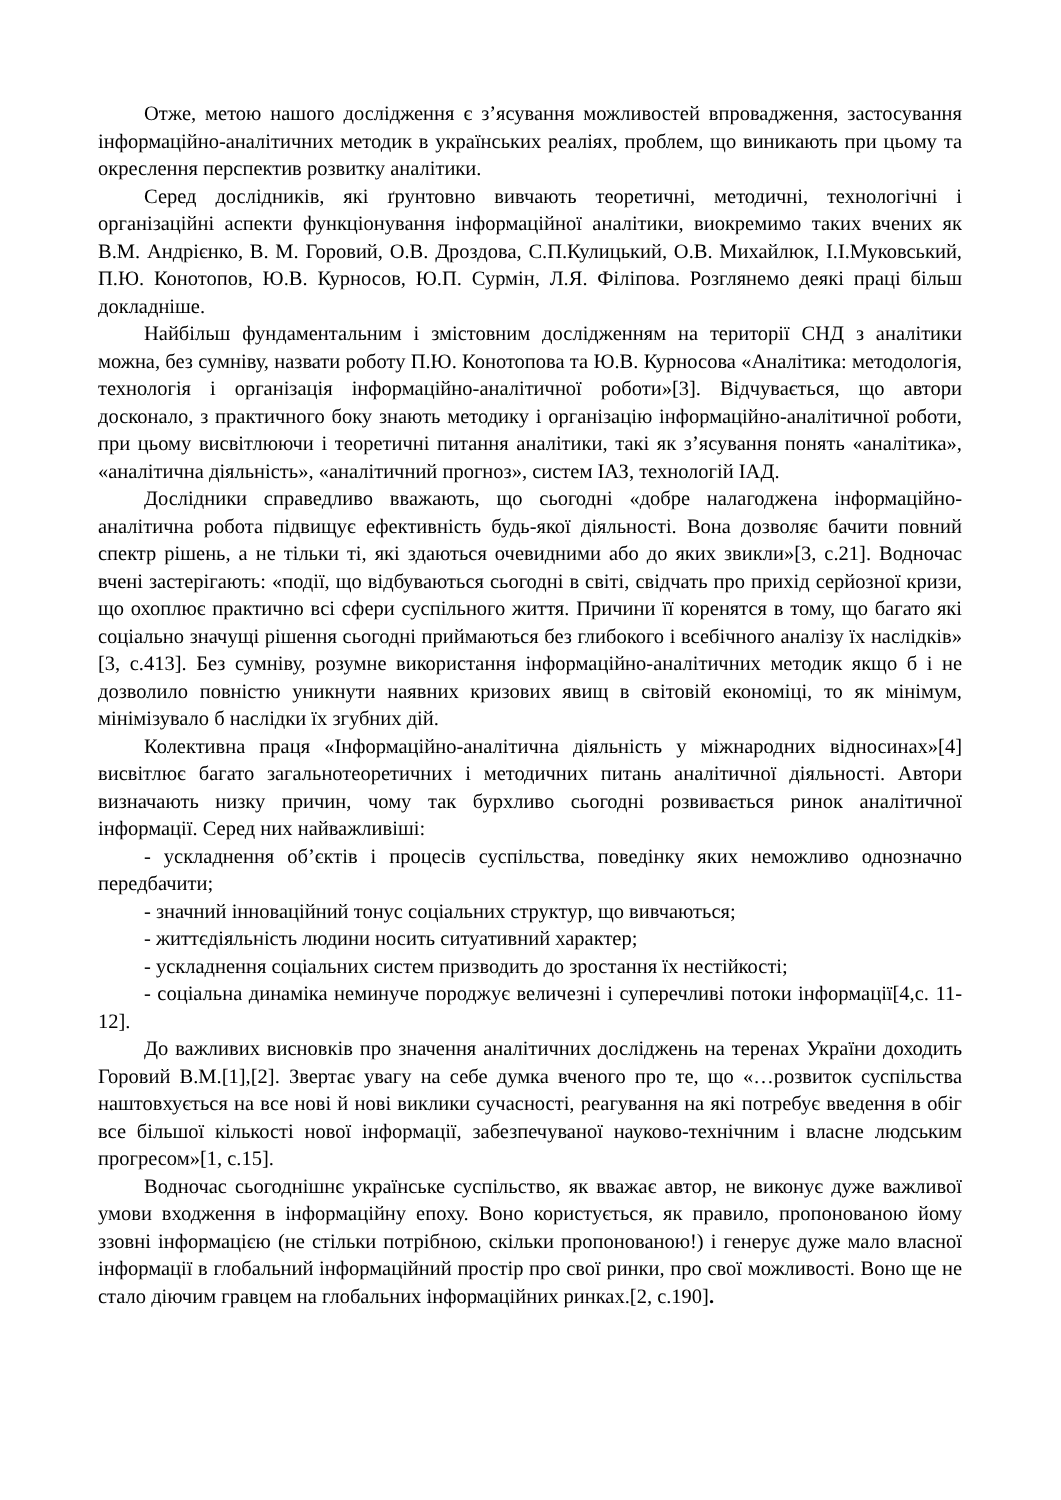Отже, метою нашого дослідження є з’ясування можливостей впровадження, застосування інформаційно-аналітичних методик в українських реаліях, проблем, що виникають при цьому та окреслення перспектив розвитку аналітики.
Серед дослідників, які ґрунтовно вивчають теоретичні, методичні, технологічні і організаційні аспекти функціонування інформаційної аналітики, виокремимо таких вчених як В.М. Андрієнко, В. М. Горовий, О.В. Дроздова, С.П.Кулицький, О.В. Михайлюк, І.І.Муковський, П.Ю. Конотопов, Ю.В. Курносов, Ю.П. Сурмін, Л.Я. Філіпова. Розглянемо деякі праці більш докладніше.
Найбільш фундаментальним і змістовним дослідженням на території СНД з аналітики можна, без сумніву, назвати роботу П.Ю. Конотопова та Ю.В. Курносова «Аналітика: методологія, технологія і організація інформаційно-аналітичної роботи»[3]. Відчувається, що автори досконало, з практичного боку знають методику і організацію інформаційно-аналітичної роботи, при цьому висвітлюючи і теоретичні питання аналітики, такі як з’ясування понять «аналітика», «аналітична діяльність», «аналітичний прогноз», систем ІАЗ, технологій ІАД.
Дослідники справедливо вважають, що сьогодні «добре налагоджена інформаційно-аналітична робота підвищує ефективність будь-якої діяльності. Вона дозволяє бачити повний спектр рішень, а не тільки ті, які здаються очевидними або до яких звикли»[3, с.21]. Водночас вчені застерігають: «події, що відбуваються сьогодні в світі, свідчать про прихід серйозної кризи, що охоплює практично всі сфери суспільного життя. Причини її коренятся в тому, що багато які соціально значущі рішення сьогодні приймаються без глибокого і всебічного аналізу їх наслідків» [3, с.413]. Без сумніву, розумне використання інформаційно-аналітичних методик якщо б і не дозволило повністю уникнути наявних кризових явищ в світовій економіці, то як мінімум, мінімізувало б наслідки їх згубних дій.
Колективна праця «Інформаційно-аналітична діяльність у міжнародних відносинах»[4] висвітлює багато загальнотеоретичних і методичних питань аналітичної діяльності. Автори визначають низку причин, чому так бурхливо сьогодні розвивається ринок аналітичної інформації. Серед них найважливіші:
- ускладнення об’єктів і процесів суспільства, поведінку яких неможливо однозначно передбачити;
- значний інноваційний тонус соціальних структур, що вивчаються;
- життєдіяльність людини носить ситуативний характер;
- ускладнення соціальних систем призводить до зростання їх нестійкості;
- соціальна динаміка неминуче породжує величезні і суперечливі потоки інформації[4,с. 11-12].
До важливих висновків про значення аналітичних досліджень на теренах України доходить Горовий В.М.[1],[2]. Звертає увагу на себе думка вченого про те, що «…розвиток суспільства наштовхується на все нові й нові виклики сучасності, реагування на які потребує введення в обіг все більшої кількості нової інформації, забезпечуваної науково-технічним і власне людським прогресом»[1, с.15].
Водночас сьогоднішнє українське суспільство, як вважає автор, не виконує дуже важливої умови входження в інформаційну епоху. Воно користується, як правило, пропонованою йому ззовні інформацією (не стільки потрібною, скільки пропонованою!) і генерує дуже мало власної інформації в глобальний інформаційний простір про свої ринки, про свої можливості. Воно ще не стало діючим гравцем на глобальних інформаційних ринках.[2, с.190].